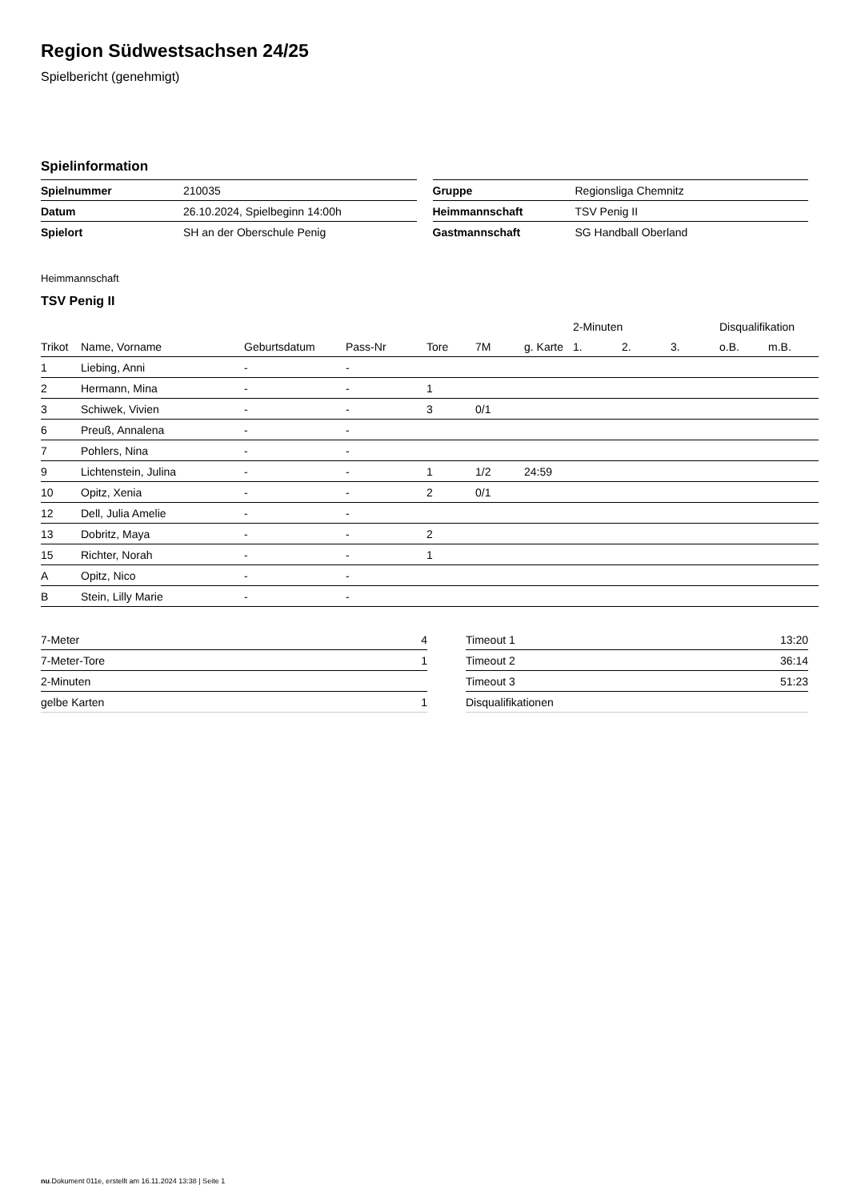Region Südwestsachsen 24/25
Spielbericht (genehmigt)
Spielinformation
| Spielnummer | 210035 |
| Datum | 26.10.2024, Spielbeginn 14:00h |
| Spielort | SH an der Oberschule Penig |
| Gruppe | Regionsliga Chemnitz |
| Heimmannschaft | TSV Penig II |
| Gastmannschaft | SG Handball Oberland |
Heimmannschaft
TSV Penig II
| | | | | | | | 2-Minuten | | | Disqualifikation | |
| --- | --- | --- | --- | --- | --- | --- | --- | --- | --- | --- | --- |
| Trikot | Name, Vorname | Geburtsdatum | Pass-Nr | Tore | 7M | g. Karte | 1. | 2. | 3. | o.B. | m.B. |
| 1 | Liebing, Anni | - | - | | | | | | | | |
| 2 | Hermann, Mina | - | - | 1 | | | | | | | |
| 3 | Schiwek, Vivien | - | - | 3 | 0/1 | | | | | | |
| 6 | Preuß, Annalena | - | - | | | | | | | | |
| 7 | Pohlers, Nina | - | - | | | | | | | | |
| 9 | Lichtenstein, Julina | - | - | 1 | 1/2 | 24:59 | | | | | |
| 10 | Opitz, Xenia | - | - | 2 | 0/1 | | | | | | |
| 12 | Dell, Julia Amelie | - | - | | | | | | | | |
| 13 | Dobritz, Maya | - | - | 2 | | | | | | | |
| 15 | Richter, Norah | - | - | 1 | | | | | | | |
| A | Opitz, Nico | - | - | | | | | | | | |
| B | Stein, Lilly Marie | - | - | | | | | | | | |
| 7-Meter | 4 |
| 7-Meter-Tore | 1 |
| 2-Minuten | |
| gelbe Karten | 1 |
| Timeout 1 | 13:20 |
| Timeout 2 | 36:14 |
| Timeout 3 | 51:23 |
| Disqualifikationen | |
nu.Dokument 011e, erstellt am 16.11.2024 13:38 | Seite 1